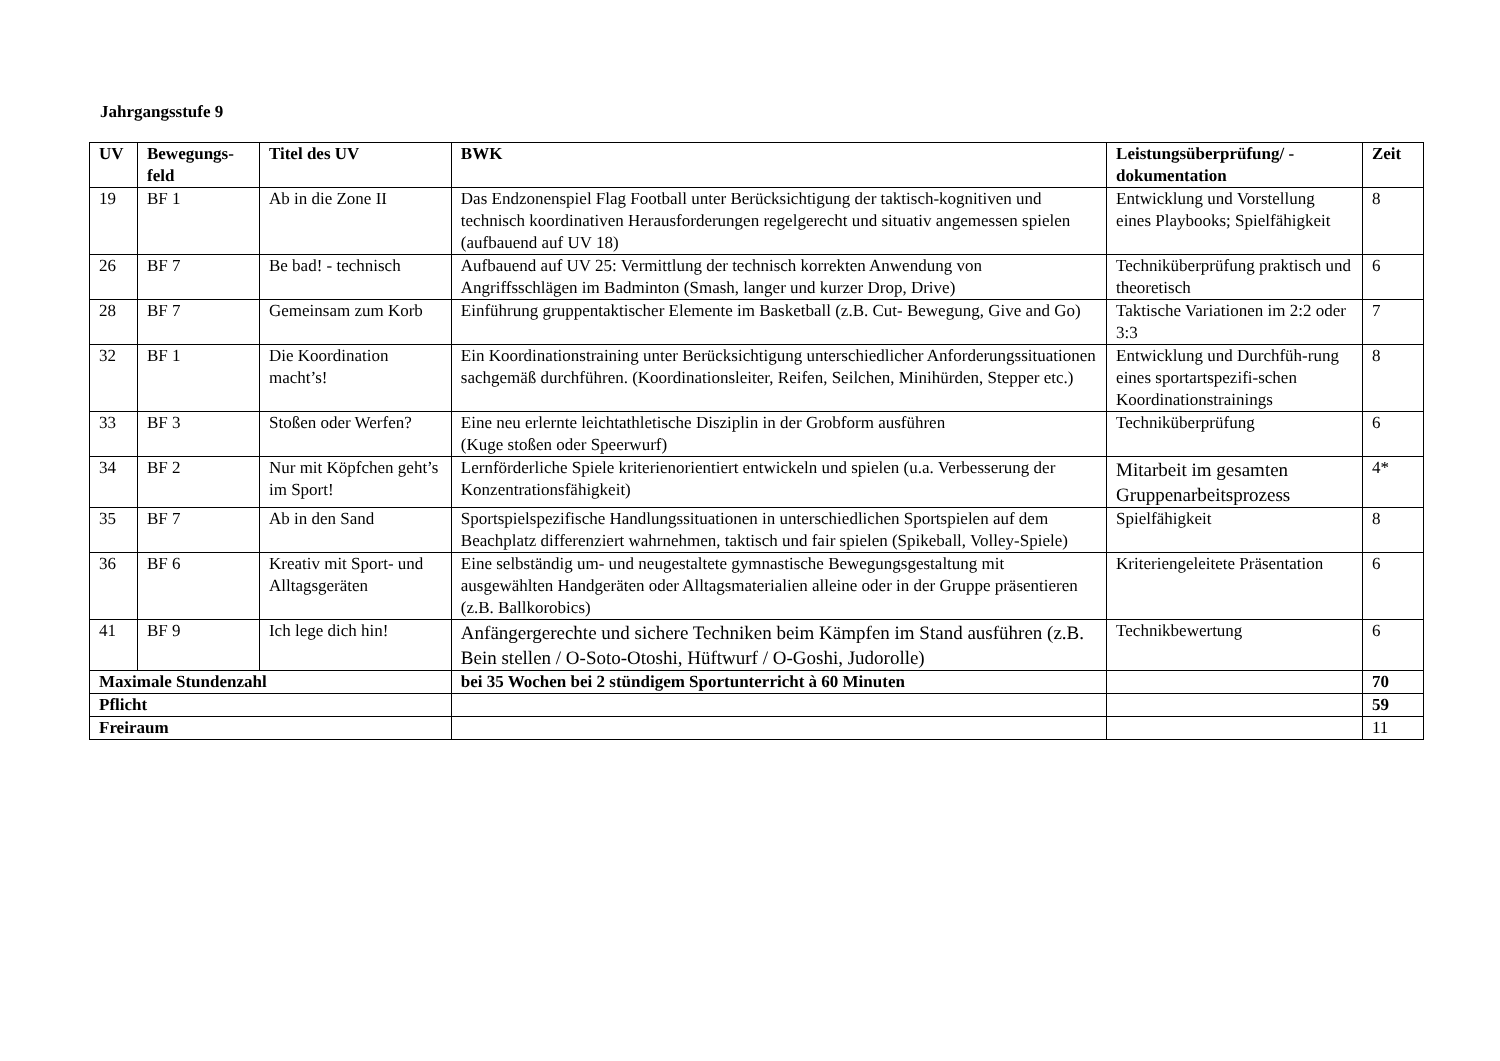Jahrgangsstufe 9
| UV | Bewegungs- feld | Titel des UV | BWK | Leistungsüberprüfung/ - dokumentation | Zeit |
| --- | --- | --- | --- | --- | --- |
| 19 | BF 1 | Ab in die Zone II | Das Endzonenspiel Flag Football unter Berücksichtigung der taktisch-kognitiven und technisch koordinativen Herausforderungen regelgerecht und situativ angemessen spielen (aufbauend auf UV 18) | Entwicklung und Vorstellung eines Playbooks; Spielfähigkeit | 8 |
| 26 | BF 7 | Be bad! - technisch | Aufbauend auf UV 25: Vermittlung der technisch korrekten Anwendung von Angriffsschlägen im Badminton (Smash, langer und kurzer Drop, Drive) | Techniküberprüfung praktisch und theoretisch | 6 |
| 28 | BF 7 | Gemeinsam zum Korb | Einführung gruppentaktischer Elemente im Basketball (z.B. Cut- Bewegung, Give and Go) | Taktische Variationen im 2:2 oder 3:3 | 7 |
| 32 | BF 1 | Die Koordination macht’s! | Ein Koordinationstraining unter Berücksichtigung unterschiedlicher Anforderungssituationen sachgemäß durchführen. (Koordinationsleiter, Reifen, Seilchen, Minihürden, Stepper etc.) | Entwicklung und Durchfüh-rung eines sportartspezifi-schen Koordinationstrainings | 8 |
| 33 | BF 3 | Stoßen oder Werfen? | Eine neu erlernte leichtathletische Disziplin in der Grobform ausführen (Kuge stoßen oder Speerwurf) | Techniküberprüfung | 6 |
| 34 | BF 2 | Nur mit Köpfchen geht’s im Sport! | Lernförderliche Spiele kriterienorientiert entwickeln und spielen (u.a. Verbesserung der Konzentrationsfähigkeit) | Mitarbeit im gesamten Gruppenarbeitsprozess | 4* |
| 35 | BF 7 | Ab in den Sand | Sportspielspezifische Handlungssituationen in unterschiedlichen Sportspielen auf dem Beachplatz differenziert wahrnehmen, taktisch und fair spielen (Spikeball, Volley-Spiele) | Spielfähigkeit | 8 |
| 36 | BF 6 | Kreativ mit Sport- und Alltagsgeräten | Eine selbständig um- und neugestaltete gymnastische Bewegungsgestaltung mit ausgewählten Handgeräten oder Alltagsmaterialien alleine oder in der Gruppe präsentieren (z.B. Ballkorobics) | Kriteriengeleitete Präsentation | 6 |
| 41 | BF 9 | Ich lege dich hin! | Anfängergerechte und sichere Techniken beim Kämpfen im Stand ausführen (z.B. Bein stellen / O-Soto-Otoshi, Hüftwurf / O-Goshi, Judorolle) | Technikbewertung | 6 |
| Maximale Stundenzahl | | | bei 35 Wochen bei 2 stündigem Sportunterricht à 60 Minuten | | 70 |
| Pflicht | | | | | 59 |
| Freiraum | | | | | 11 |